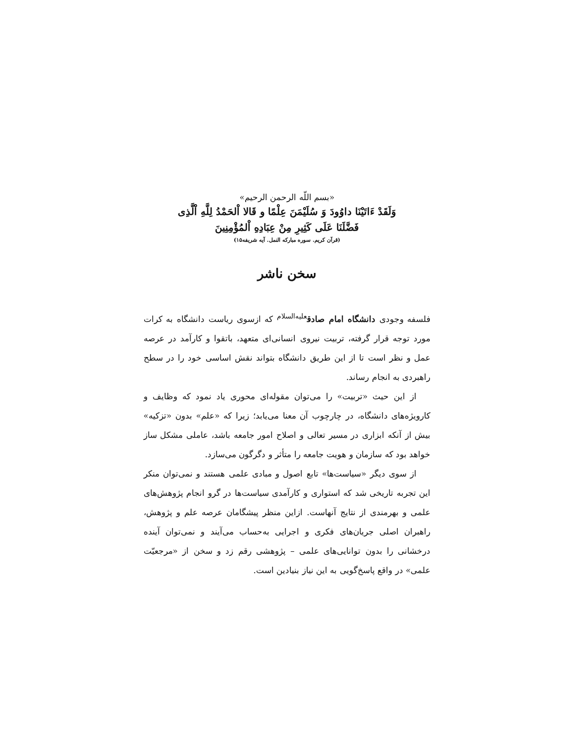«بسم اللّه الرحمن الرحیم»
وَلَقَدْ ءَاتَیْنَا داوُودَ وَ سُلَیْمَنَ عِلْمًا و قَالا اْلحَمْدُ لِلَّهِ اْلَّذِی
فَضَّلَنَا عَلَی كَثِیرِ مِنْ عِبَادِهِ اْلمُؤْمِنِینَ
(قرآن کریم. سوره مبارکه النمل. آیه شریفه۱۵)
سخن ناشر
فلسفه وجودی دانشگاه امام صادق<sup>علیه‌السلام</sup> که ازسوی ریاست دانشگاه به کرات مورد توجه قرار گرفته، تربیت نیروی انسانی‌ای متعهد، باتقوا و کارآمد در عرصه عمل و نظر است تا از این طریق دانشگاه بتواند نقش اساسی خود را در سطح راهبردی به انجام رساند.
از این حیث «تربیت» را می‌توان مقوله‌ای محوری یاد نمود که وظایف و کارویژه‌های دانشگاه، در چارچوب آن معنا می‌یابد؛ زیرا که «علم» بدون «تزکیه» بیش از آنکه ابزاری در مسیر تعالی و اصلاح امور جامعه باشد، عاملی مشکل ساز خواهد بود که سازمان و هویت جامعه را متأثر و دگرگون می‌سازد.
از سوی دیگر «سیاست‌ها» تابع اصول و مبادی علمی هستند و نمی‌توان منکر این تجربه تاریخی شد که استواری و کارآمدی سیاست‌ها در گرو انجام پژوهش‌های علمی و بهرمندی از نتایج آنهاست. ازاین منظر پیشگامان عرصه علم و پژوهش، راهبران اصلی جریان‌های فکری و اجرایی به‌حساب می‌آیند و نمی‌توان آینده درخشانی را بدون توانایی‌های علمی – پژوهشی رقم زد و سخن از «مرجعیّت علمی» در واقع پاسخ‌گویی به این نیاز بنیادین است.